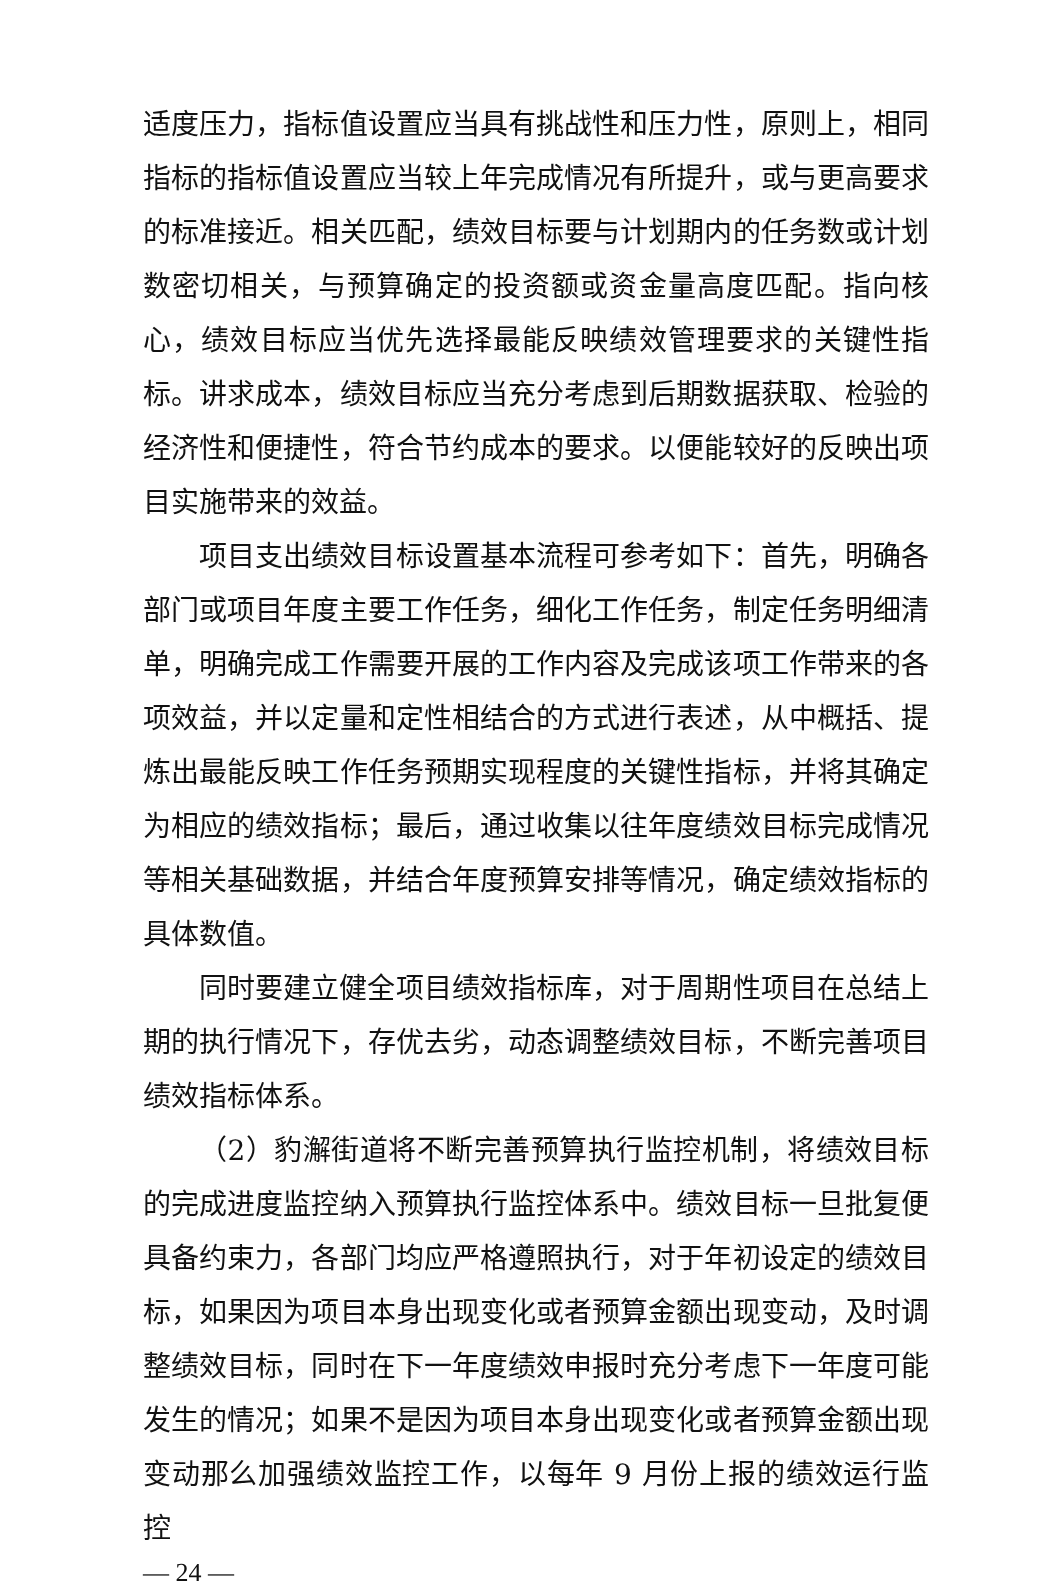适度压力，指标值设置应当具有挑战性和压力性，原则上，相同指标的指标值设置应当较上年完成情况有所提升，或与更高要求的标准接近。相关匹配，绩效目标要与计划期内的任务数或计划数密切相关，与预算确定的投资额或资金量高度匹配。指向核心，绩效目标应当优先选择最能反映绩效管理要求的关键性指标。讲求成本，绩效目标应当充分考虑到后期数据获取、检验的经济性和便捷性，符合节约成本的要求。以便能较好的反映出项目实施带来的效益。
项目支出绩效目标设置基本流程可参考如下：首先，明确各部门或项目年度主要工作任务，细化工作任务，制定任务明细清单，明确完成工作需要开展的工作内容及完成该项工作带来的各项效益，并以定量和定性相结合的方式进行表述，从中概括、提炼出最能反映工作任务预期实现程度的关键性指标，并将其确定为相应的绩效指标；最后，通过收集以往年度绩效目标完成情况等相关基础数据，并结合年度预算安排等情况，确定绩效指标的具体数值。
同时要建立健全项目绩效指标库，对于周期性项目在总结上期的执行情况下，存优去劣，动态调整绩效目标，不断完善项目绩效指标体系。
（2）豹澥街道将不断完善预算执行监控机制，将绩效目标的完成进度监控纳入预算执行监控体系中。绩效目标一旦批复便具备约束力，各部门均应严格遵照执行，对于年初设定的绩效目标，如果因为项目本身出现变化或者预算金额出现变动，及时调整绩效目标，同时在下一年度绩效申报时充分考虑下一年度可能发生的情况；如果不是因为项目本身出现变化或者预算金额出现变动那么加强绩效监控工作，以每年 9 月份上报的绩效运行监控
— 24 —